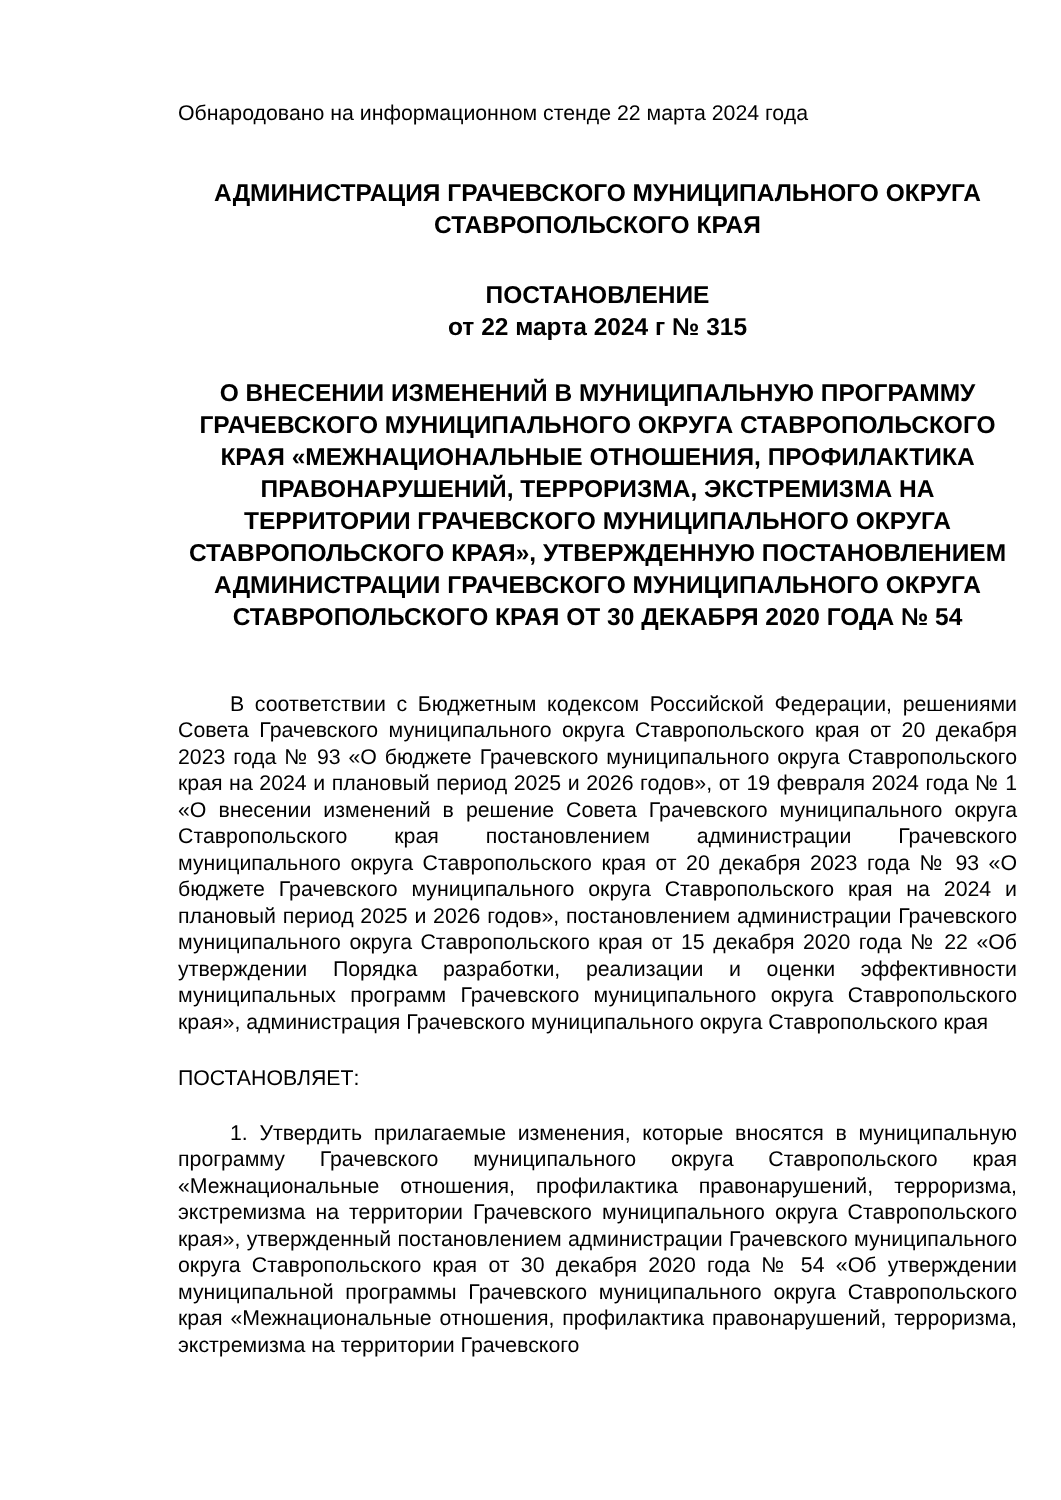Обнародовано на информационном стенде 22 марта 2024 года
АДМИНИСТРАЦИЯ ГРАЧЕВСКОГО МУНИЦИПАЛЬНОГО ОКРУГА СТАВРОПОЛЬСКОГО КРАЯ
ПОСТАНОВЛЕНИЕ
от 22 марта 2024 г № 315
О ВНЕСЕНИИ ИЗМЕНЕНИЙ В МУНИЦИПАЛЬНУЮ ПРОГРАММУ ГРАЧЕВСКОГО МУНИЦИПАЛЬНОГО ОКРУГА СТАВРОПОЛЬСКОГО КРАЯ «МЕЖНАЦИОНАЛЬНЫЕ ОТНОШЕНИЯ, ПРОФИЛАКТИКА ПРАВОНАРУШЕНИЙ, ТЕРРОРИЗМА, ЭКСТРЕМИЗМА НА ТЕРРИТОРИИ ГРАЧЕВСКОГО МУНИЦИПАЛЬНОГО ОКРУГА СТАВРОПОЛЬСКОГО КРАЯ», УТВЕРЖДЕННУЮ ПОСТАНОВЛЕНИЕМ АДМИНИСТРАЦИИ ГРАЧЕВСКОГО МУНИЦИПАЛЬНОГО ОКРУГА СТАВРОПОЛЬСКОГО КРАЯ ОТ 30 ДЕКАБРЯ 2020 ГОДА № 54
В соответствии с Бюджетным кодексом Российской Федерации, решениями Совета Грачевского муниципального округа Ставропольского края от 20 декабря 2023 года № 93 «О бюджете Грачевского муниципального округа Ставропольского края на 2024 и плановый период 2025 и 2026 годов», от 19 февраля 2024 года № 1 «О внесении изменений в решение Совета Грачевского муниципального округа Ставропольского края постановлением администрации Грачевского муниципального округа Ставропольского края от 20 декабря 2023 года № 93 «О бюджете Грачевского муниципального округа Ставропольского края на 2024 и плановый период 2025 и 2026 годов», постановлением администрации Грачевского муниципального округа Ставропольского края от 15 декабря 2020 года № 22 «Об утверждении Порядка разработки, реализации и оценки эффективности муниципальных программ Грачевского муниципального округа Ставропольского края», администрация Грачевского муниципального округа Ставропольского края
ПОСТАНОВЛЯЕТ:
1. Утвердить прилагаемые изменения, которые вносятся в муниципальную программу Грачевского муниципального округа Ставропольского края «Межнациональные отношения, профилактика правонарушений, терроризма, экстремизма на территории Грачевского муниципального округа Ставропольского края», утвержденный постановлением администрации Грачевского муниципального округа Ставропольского края от 30 декабря 2020 года № 54 «Об утверждении муниципальной программы Грачевского муниципального округа Ставропольского края «Межнациональные отношения, профилактика правонарушений, терроризма, экстремизма на территории Грачевского